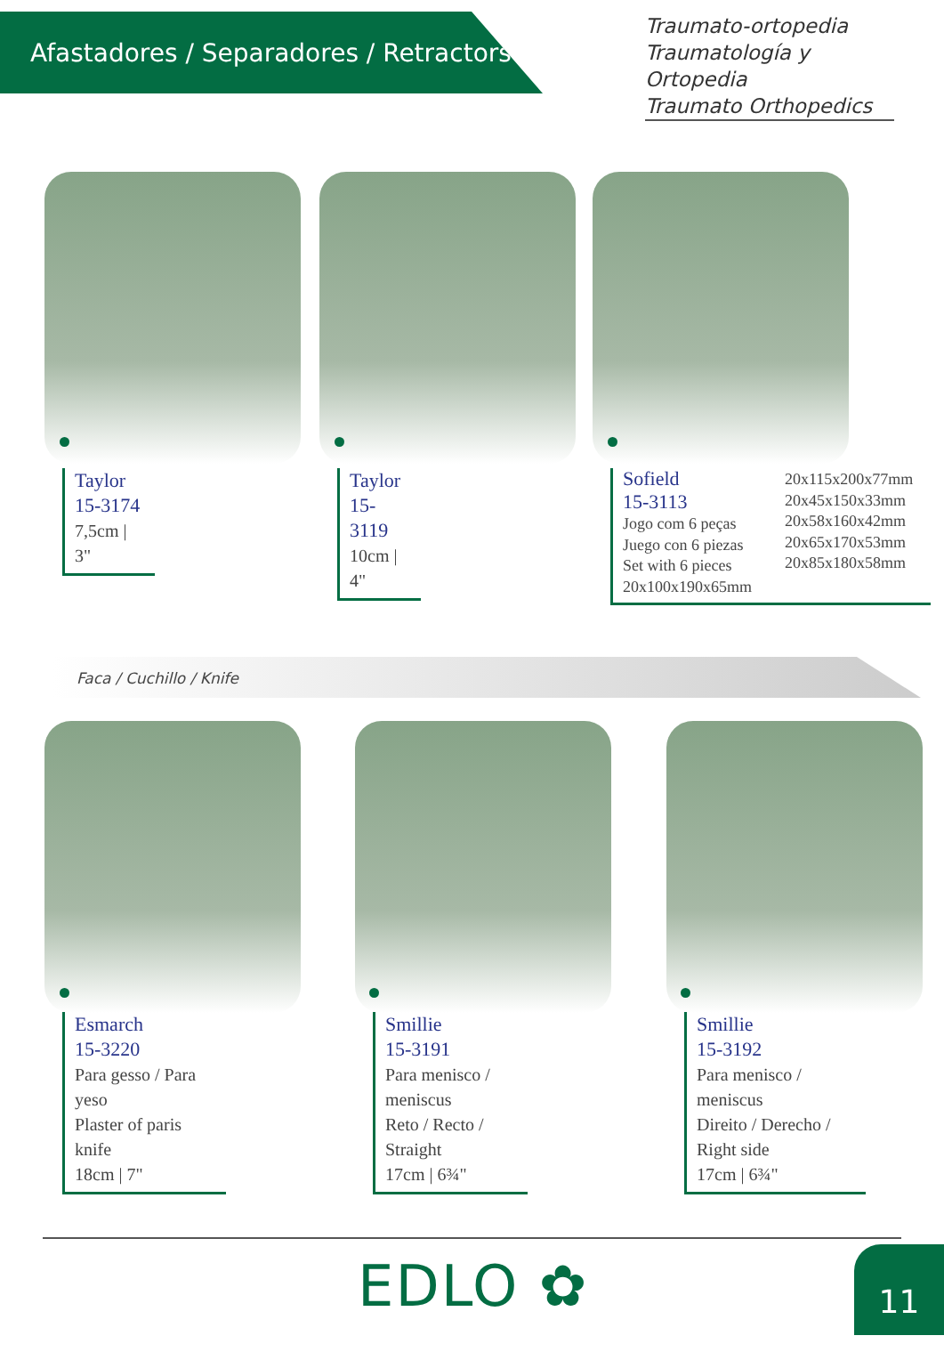Afastadores / Separadores / Retractors
Traumato-ortopedia
Traumatología y Ortopedia
Traumato Orthopedics
Taylor
15-3174
7,5cm | 3"
Taylor
15-3119
10cm | 4"
Sofield
15-3113
Jogo com 6 peças
Juego con 6 piezas
Set with 6 pieces
20x100x190x65mm
20x115x200x77mm
20x45x150x33mm
20x58x160x42mm
20x65x170x53mm
20x85x180x58mm
Faca / Cuchillo / Knife
Esmarch
15-3220
Para gesso / Para yeso
Plaster of paris knife
18cm | 7"
Smillie
15-3191
Para menisco / meniscus
Reto / Recto / Straight
17cm | 6¾"
Smillie
15-3192
Para menisco / meniscus
Direito / Derecho / Right side
17cm | 6¾"
EDLO ✿ 11